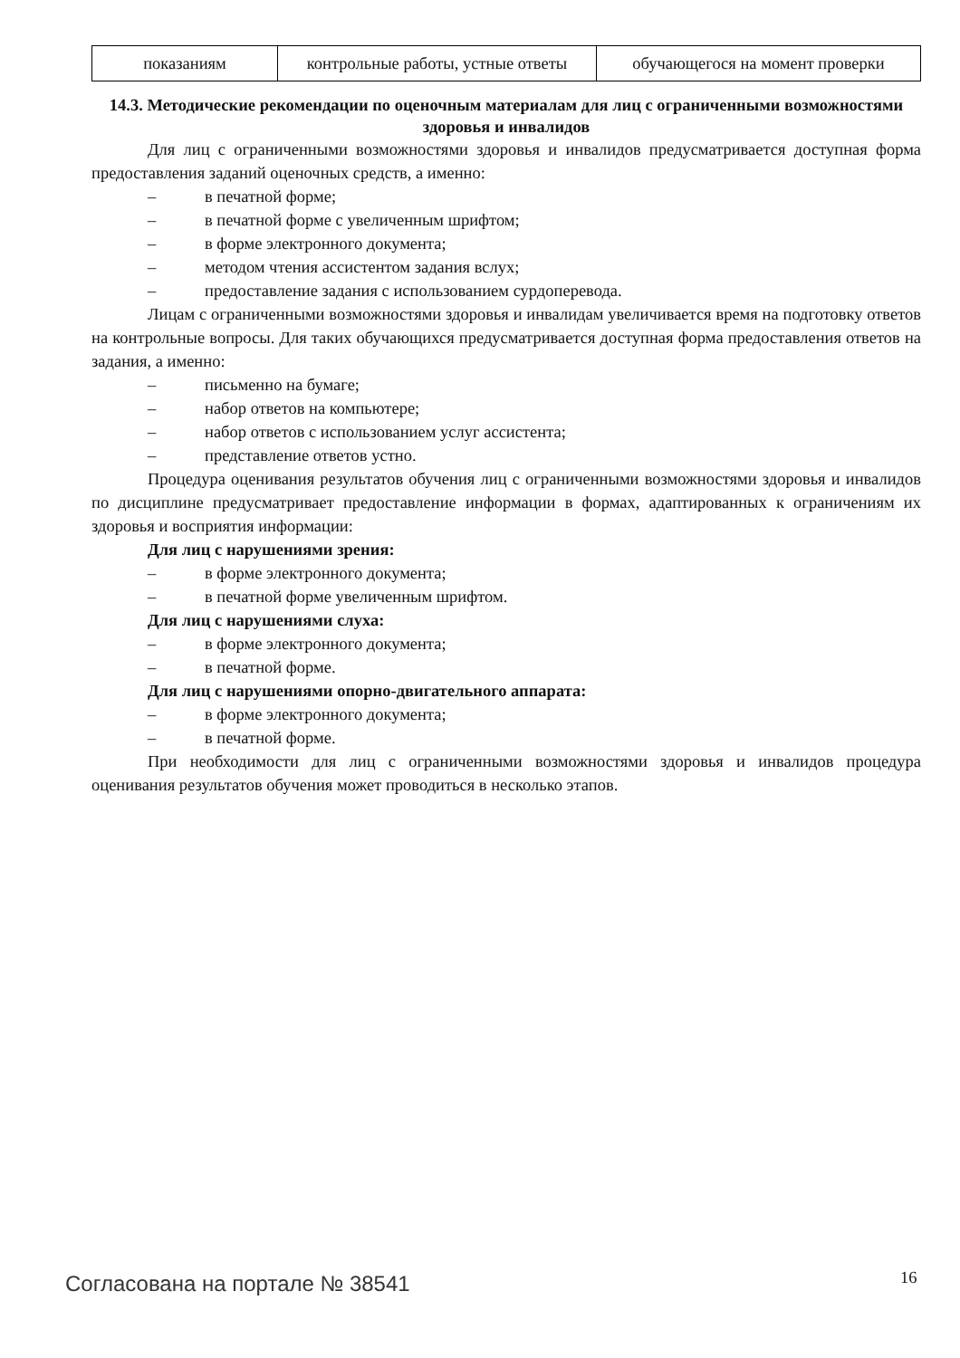| показаниям | контрольные работы, устные ответы | обучающегося на момент проверки |
14.3. Методические рекомендации по оценочным материалам для лиц с ограниченными возможностями здоровья и инвалидов
Для лиц с ограниченными возможностями здоровья и инвалидов предусматривается доступная форма предоставления заданий оценочных средств, а именно:
– в печатной форме;
– в печатной форме с увеличенным шрифтом;
– в форме электронного документа;
– методом чтения ассистентом задания вслух;
– предоставление задания с использованием сурдоперевода.
Лицам с ограниченными возможностями здоровья и инвалидам увеличивается время на подготовку ответов на контрольные вопросы. Для таких обучающихся предусматривается доступная форма предоставления ответов на задания, а именно:
– письменно на бумаге;
– набор ответов на компьютере;
– набор ответов с использованием услуг ассистента;
– представление ответов устно.
Процедура оценивания результатов обучения лиц с ограниченными возможностями здоровья и инвалидов по дисциплине предусматривает предоставление информации в формах, адаптированных к ограничениям их здоровья и восприятия информации:
Для лиц с нарушениями зрения:
– в форме электронного документа;
– в печатной форме увеличенным шрифтом.
Для лиц с нарушениями слуха:
– в форме электронного документа;
– в печатной форме.
Для лиц с нарушениями опорно-двигательного аппарата:
– в форме электронного документа;
– в печатной форме.
При необходимости для лиц с ограниченными возможностями здоровья и инвалидов процедура оценивания результатов обучения может проводиться в несколько этапов.
Согласована на портале № 38541 16